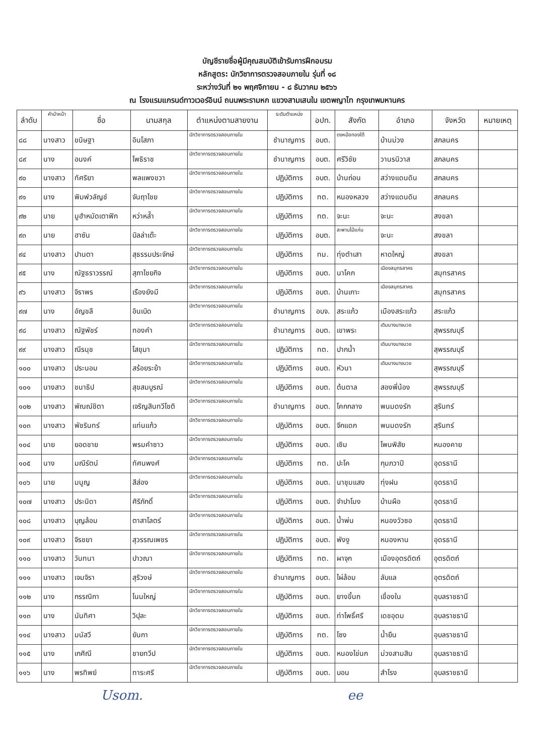บัญชีรายชื่อผู้มีคุณสมบัติเข้ารับการฝึกอบรม
หลักสูตร: นักวิชาการตรวจสอบภายใน รุ่นที่ ๑๘
ระหว่างวันที่ ๒๑ พฤศจิกายน - ๘ ธันวาคม ๒๕๖๖
ณ โรงแรมแกรนด์ทาวเวอร์อินน์ ถนนพระรามหก แขวงสามเสนใน เขตพญาไท กรุงเทพมหานคร
| ลำดับ | คำนำหน้า | ชื่อ | นามสกุล | ตำแหน่งตามสายงาน | ระดับตำแหน่ง | อปท. | สังกัด | อำเภอ | จังหวัด | หมายเหตุ |
| --- | --- | --- | --- | --- | --- | --- | --- | --- | --- | --- |
| ๘๘ | นางสาว | ขนิษฐา | อินโสภา | นักวิชาการตรวจสอบภายใน | ชำนาญการ | อบต. | ดงหม้อทองใต้ | บ้านม่วง | สกลนคร | |
| ๘๙ | นาง | อนงค์ | โพธิราช | นักวิชาการตรวจสอบภายใน | ชำนาญการ | อบต. | ศรีวิชัย | วานรนิวาส | สกลนคร | |
| ๙๐ | นางสาว | ทัศริยา | พลแพงขวา | นักวิชาการตรวจสอบภายใน | ปฏิบัติการ | อบต. | บ้านถ่อน | สว่างแดนดิน | สกลนคร | |
| ๙๑ | นาง | พิมพ์วลัญช์ | จันฤาไชย | นักวิชาการตรวจสอบภายใน | ปฏิบัติการ | ทต. | หนองหลวง | สว่างแดนดิน | สกลนคร | |
| ๙๒ | นาย | มูฮำหมัดเตาฟิก | หว่าหล๊ำ | นักวิชาการตรวจสอบภายใน | ปฏิบัติการ | ทต. | จะนะ | จะนะ | สงขลา | |
| ๙๓ | นาย | ฮาซัน | บิลล่าเต๊ะ | นักวิชาการตรวจสอบภายใน | ปฏิบัติการ | อบต. | สะพานไม้แก่น | จะนะ | สงขลา | |
| ๙๔ | นางสาว | ปานตา | สุธรรมประจักษ์ | นักวิชาการตรวจสอบภายใน | ปฏิบัติการ | ทม. | ทุ่งตำเสา | หาดใหญ่ | สงขลา | |
| ๙๕ | นาง | ณัฐธราวรรณ์ | สุภาไชยกิจ | นักวิชาการตรวจสอบภายใน | ปฏิบัติการ | อบต. | นาโคก | เมืองสมุทรสาคร | สมุทรสาคร | |
| ๙๖ | นางสาว | จิราพร | เรืองยังมี | นักวิชาการตรวจสอบภายใน | ปฏิบัติการ | อบต. | บ้านเกาะ | เมืองสมุทรสาคร | สมุทรสาคร | |
| ๙๗ | นาง | อัญชลี | อินเบิด | นักวิชาการตรวจสอบภายใน | ชำนาญการ | อบจ. | สระแก้ว | เมืองสระแก้ว | สระแก้ว | |
| ๙๘ | นางสาว | ณัฐพัชร์ | ทองคำ | นักวิชาการตรวจสอบภายใน | ชำนาญการ | อบต. | เขาพระ | เดิมบางนางบวช | สุพรรณบุรี | |
| ๙๙ | นางสาว | ณีรนุช | โสขุมา | นักวิชาการตรวจสอบภายใน | ปฏิบัติการ | ทต. | ปากน้ำ | เดิมบางนางบวช | สุพรรณบุรี | |
| ๑๐๐ | นางสาว | ประนอม | สร้อยระย้า | นักวิชาการตรวจสอบภายใน | ปฏิบัติการ | อบต. | หัวนา | เดิมบางนางบวช | สุพรรณบุรี | |
| ๑๐๑ | นางสาว | ชนาธิป | สุขสมบูรณ์ | นักวิชาการตรวจสอบภายใน | ปฏิบัติการ | อบต. | ต้นตาล | สองพี่น้อง | สุพรรณบุรี | |
| ๑๐๒ | นางสาว | พัณณ์ชิตา | เจริญสินทวีโชติ | นักวิชาการตรวจสอบภายใน | ชำนาญการ | อบต. | โคกกลาง | พนมดงรัก | สุรินทร์ | |
| ๑๐๓ | นางสาว | พัชรินทร์ | แท่นแก้ว | นักวิชาการตรวจสอบภายใน | ปฏิบัติการ | อบต. | จีกแดก | พนมดงรัก | สุรินทร์ | |
| ๑๐๔ | นาย | ยอดชาย | พรมคำซาว | นักวิชาการตรวจสอบภายใน | ปฏิบัติการ | อบต. | เซิม | โพนพิสัย | หนองคาย | |
| ๑๐๕ | นาง | มณีรัตน์ | ทัศนพงศ์ | นักวิชาการตรวจสอบภายใน | ปฏิบัติการ | ทต. | ปะโค | กุมภวาปี | อุดรธานี | |
| ๑๐๖ | นาย | มนูญ | สีส่อง | นักวิชาการตรวจสอบภายใน | ปฏิบัติการ | อบต. | นาชุมแสง | ทุ่งฝน | อุดรธานี | |
| ๑๐๗ | นางสาว | ประนิดา | ศิริภักดิ์ | นักวิชาการตรวจสอบภายใน | ปฏิบัติการ | อบต. | จำปาโมง | บ้านผือ | อุดรธานี | |
| ๑๐๘ | นางสาว | บุญล้อม | ตาสาโลตร์ | นักวิชาการตรวจสอบภายใน | ปฏิบัติการ | อบต. | น้ำพ่น | หนองวัวซอ | อุดรธานี | |
| ๑๐๙ | นางสาว | จิรชยา | สุวรรณเพชร | นักวิชาการตรวจสอบภายใน | ปฏิบัติการ | อบต. | พังงู | หนองหาน | อุดรธานี | |
| ๑๑๐ | นางสาว | วันทนา | ปาวณา | นักวิชาการตรวจสอบภายใน | ปฏิบัติการ | ทต. | ผาจุก | เมืองอุตรดิตถ์ | อุตรดิตถ์ | |
| ๑๑๑ | นางสาว | เจมจิรา | สุริวงษ์ | นักวิชาการตรวจสอบภายใน | ชำนาญการ | อบต. | ไผ่ล้อม | ลับแล | อุตรดิตถ์ | |
| ๑๑๒ | นาง | กรรณิกา | โนนใหญ่ | นักวิชาการตรวจสอบภายใน | ปฏิบัติการ | อบต. | ยางขี้นก | เขื่องใน | อุบลราชธานี | |
| ๑๑๓ | นาง | นันทิศา | วิปุละ | นักวิชาการตรวจสอบภายใน | ปฏิบัติการ | อบต. | ท่าโพธิ์ศรี | เดชอุดม | อุบลราชธานี | |
| ๑๑๔ | นางสาว | มนัสวี | ยันกา | นักวิชาการตรวจสอบภายใน | ปฏิบัติการ | ทต. | โซง | น้ำยืน | อุบลราชธานี | |
| ๑๑๕ | นาง | เกศิณี | ชายทวีป | นักวิชาการตรวจสอบภายใน | ปฏิบัติการ | อบต. | หนองไข่นก | ม่วงสามสิบ | อุบลราชธานี | |
| ๑๑๖ | นาง | พรทิพย์ | ทาระศรี | นักวิชาการตรวจสอบภายใน | ปฏิบัติการ | อบต. | บอน | สำโรง | อุบลราชธานี | |
Usom. ee